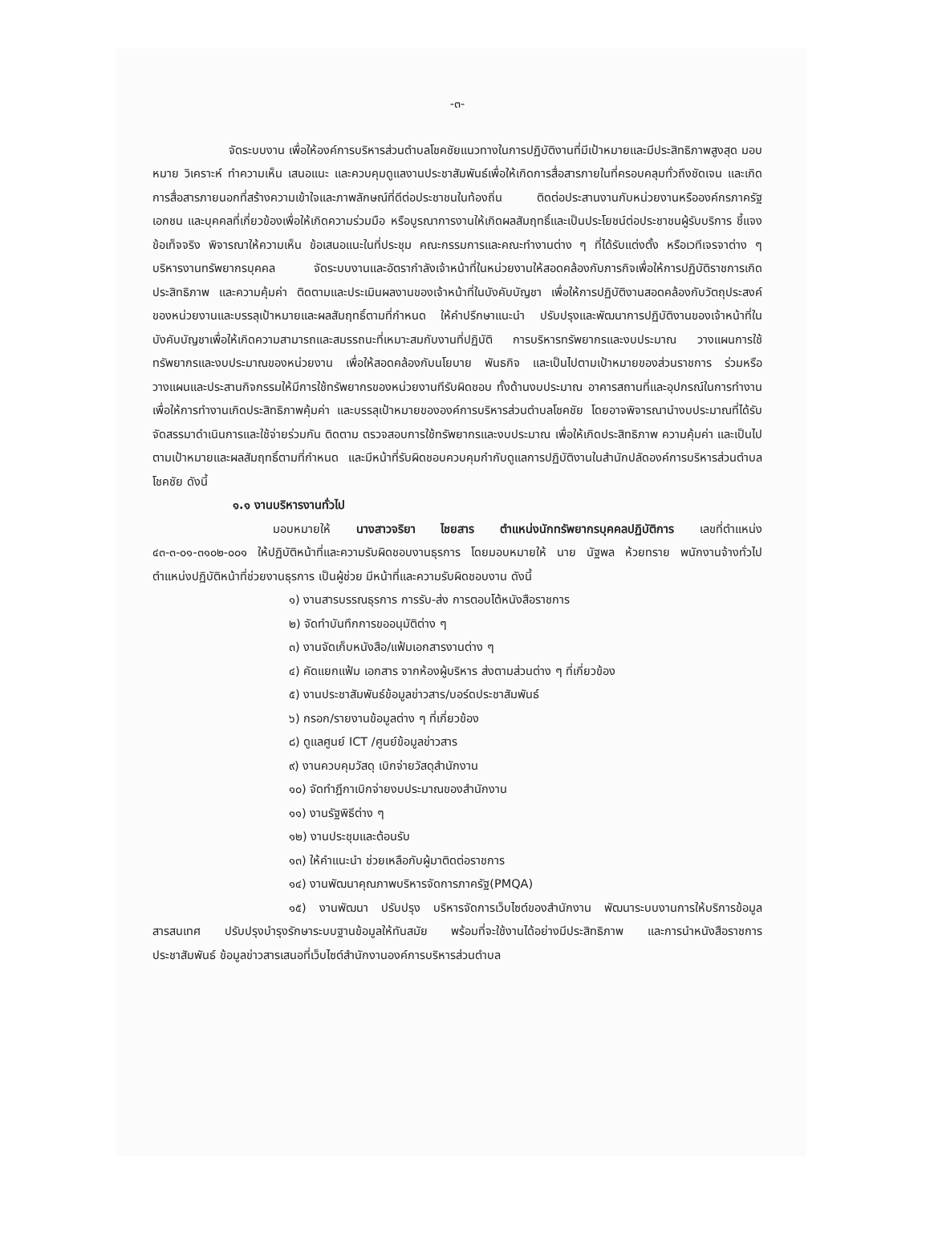-๓-
จัดระบบงาน เพื่อให้องค์การบริหารส่วนตำบลโชคชัยแนวทางในการปฏิบัติงานที่มีเป้าหมายและมีประสิทธิภาพสูงสุด มอบหมาย วิเคราะห์ ทำความเห็น เสนอแนะ และควบคุมดูแลงานประชาสัมพันธ์เพื่อให้เกิดการสื่อสารภายในที่ครอบคลุมทั่วถึงชัดเจน และเกิดการสื่อสารภายนอกที่สร้างความเข้าใจและภาพลักษณ์ที่ดีต่อประชาชนในท้องถิ่น ติดต่อประสานงานกับหน่วยงานหรือองค์กรภาครัฐ เอกชน และบุคคลที่เกี่ยวข้องเพื่อให้เกิดความร่วมมือ หรือบูรณาการงานให้เกิดผลสัมฤทธิ์และเป็นประโยชน์ต่อประชาชนผู้รับบริการ ชี้แจงข้อเท็จจริง พิจารณาให้ความเห็น ข้อเสนอแนะในที่ประชุม คณะกรรมการและคณะทำงานต่าง ๆ ที่ได้รับแต่งตั้ง หรือเวทีเจรจาต่าง ๆบริหารงานทรัพยากรบุคคล จัดระบบงานและอัตรากำลังเจ้าหน้าที่ในหน่วยงานให้สอดคล้องกับภารกิจเพื่อให้การปฏิบัติราชการเกิดประสิทธิภาพ และความคุ้มค่า ติดตามและประเมินผลงานของเจ้าหน้าที่ในบังคับบัญชา เพื่อให้การปฏิบัติงานสอดคล้องกับวัตถุประสงค์ของหน่วยงานและบรรลุเป้าหมายและผลสัมฤทธิ์ตามที่กำหนด ให้คำปรึกษาแนะนำ ปรับปรุงและพัฒนาการปฏิบัติงานของเจ้าหน้าที่ในบังคับบัญชาเพื่อให้เกิดความสามารถและสมรรถนะที่เหมาะสมกับงานที่ปฏิบัติ การบริหารทรัพยากรและงบประมาณ วางแผนการใช้ทรัพยากรและงบประมาณของหน่วยงาน เพื่อให้สอดคล้องกับนโยบาย พันธกิจ และเป็นไปตามเป้าหมายของส่วนราชการ ร่วมหรือวางแผนและประสานกิจกรรมให้มีการใช้ทรัพยากรของหน่วยงานทีรับผิดชอบ ทั้งด้านงบประมาณ อาคารสถานที่และอุปกรณ์ในการทำงาน เพื่อให้การทำงานเกิดประสิทธิภาพคุ้มค่า และบรรลุเป้าหมายขององค์การบริหารส่วนตำบลโชคชัย โดยอาจพิจารณานำงบประมาณที่ได้รับจัดสรรมาดำเนินการและใช้จ่ายร่วมกัน ติดตาม ตรวจสอบการใช้ทรัพยากรและงบประมาณ เพื่อให้เกิดประสิทธิภาพ ความคุ้มค่า และเป็นไปตามเป้าหมายและผลสัมฤทธิ์ตามที่กำหนด และมีหน้าที่รับผิดชอบควบคุมกำกับดูแลการปฏิบัติงานในสำนักปลัดองค์การบริหารส่วนตำบลโชคชัย ดังนี้
๑.๑ งานบริหารงานทั่วไป
มอบหมายให้ นางสาวจริยา ไชยสาร ตำแหน่งนักทรัพยากรบุคคลปฏิบัติการ เลขที่ตำแหน่ง ๔๓-๓-๐๑-๓๑๐๒-๐๐๑ ให้ปฏิบัติหน้าที่และความรับผิดชอบงานธุรการ โดยมอบหมายให้ นาย นัฐพล ห้วยทราย พนักงานจ้างทั่วไป ตำแหน่งปฏิบัติหน้าที่ช่วยงานธุรการ เป็นผู้ช่วย มีหน้าที่และความรับผิดชอบงาน ดังนี้
๑) งานสารบรรณธุรการ การรับ-ส่ง การตอบโต้หนังสือราชการ
๒) จัดทำบันทึกการขออนุมัติต่าง ๆ
๓) งานจัดเก็บหนังสือ/แฟ้มเอกสารงานต่าง ๆ
๔) คัดแยกแฟ้ม เอกสาร จากห้องผู้บริหาร ส่งตามส่วนต่าง ๆ ที่เกี่ยวข้อง
๕) งานประชาสัมพันธ์ข้อมูลข่าวสาร/บอร์ดประชาสัมพันธ์
๖) กรอก/รายงานข้อมูลต่าง ๆ ที่เกี่ยวข้อง
๘) ดูแลศูนย์ ICT /ศูนย์ข้อมูลข่าวสาร
๙) งานควบคุมวัสดุ เบิกจ่ายวัสดุสำนักงาน
๑๐) จัดทำฎีกาเบิกจ่ายงบประมาณของสำนักงาน
๑๑) งานรัฐพิธีต่าง ๆ
๑๒) งานประชุมและต้อนรับ
๑๓) ให้คำแนะนำ ช่วยเหลือกับผู้มาติดต่อราชการ
๑๔) งานพัฒนาคุณภาพบริหารจัดการภาครัฐ(PMQA)
๑๕) งานพัฒนา ปรับปรุง บริหารจัดการเว็บไซต์ของสำนักงาน พัฒนาระบบงานการให้บริการข้อมูลสารสนเทศ ปรับปรุงบำรุงรักษาระบบฐานข้อมูลให้ทันสมัย พร้อมที่จะใช้งานได้อย่างมีประสิทธิภาพ และการนำหนังสือราชการประชาสัมพันธ์ ข้อมูลข่าวสารเสนอที่เว็บไซต์สำนักงานองค์การบริหารส่วนตำบล